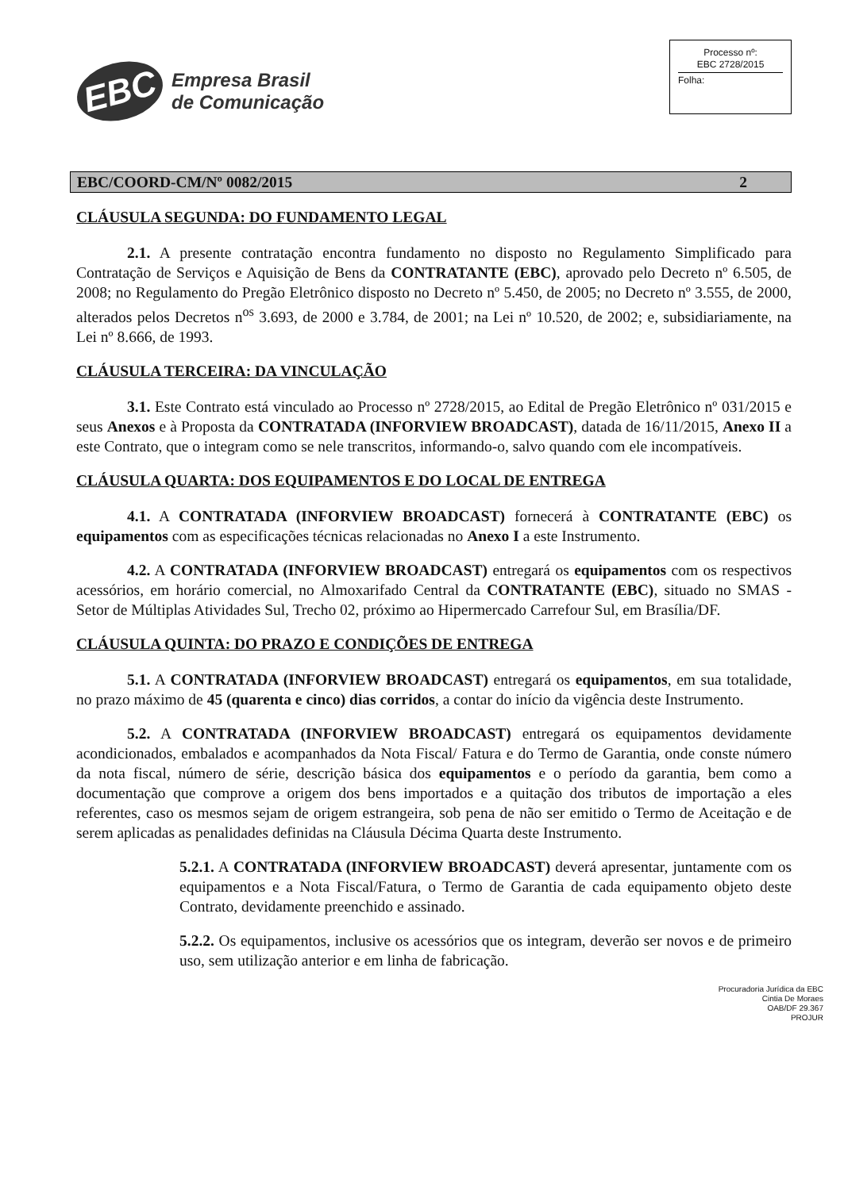EBC
Empresa Brasil
de Comunicação
Processo nº:
EBC 2728/2015
Folha:
EBC/COORD-CM/Nº 0082/2015 2
CLÁUSULA SEGUNDA: DO FUNDAMENTO LEGAL
2.1. A presente contratação encontra fundamento no disposto no Regulamento Simplificado para Contratação de Serviços e Aquisição de Bens da CONTRATANTE (EBC), aprovado pelo Decreto nº 6.505, de 2008; no Regulamento do Pregão Eletrônico disposto no Decreto nº 5.450, de 2005; no Decreto nº 3.555, de 2000, alterados pelos Decretos n<sup>os</sup> 3.693, de 2000 e 3.784, de 2001; na Lei nº 10.520, de 2002; e, subsidiariamente, na Lei nº 8.666, de 1993.
CLÁUSULA TERCEIRA: DA VINCULAÇÃO
3.1. Este Contrato está vinculado ao Processo nº 2728/2015, ao Edital de Pregão Eletrônico nº 031/2015 e seus Anexos e à Proposta da CONTRATADA (INFORVIEW BROADCAST), datada de 16/11/2015, Anexo II a este Contrato, que o integram como se nele transcritos, informando-o, salvo quando com ele incompatíveis.
CLÁUSULA QUARTA: DOS EQUIPAMENTOS E DO LOCAL DE ENTREGA
4.1. A CONTRATADA (INFORVIEW BROADCAST) fornecerá à CONTRATANTE (EBC) os equipamentos com as especificações técnicas relacionadas no Anexo I a este Instrumento.
4.2. A CONTRATADA (INFORVIEW BROADCAST) entregará os equipamentos com os respectivos acessórios, em horário comercial, no Almoxarifado Central da CONTRATANTE (EBC), situado no SMAS - Setor de Múltiplas Atividades Sul, Trecho 02, próximo ao Hipermercado Carrefour Sul, em Brasília/DF.
CLÁUSULA QUINTA: DO PRAZO E CONDIÇÕES DE ENTREGA
5.1. A CONTRATADA (INFORVIEW BROADCAST) entregará os equipamentos, em sua totalidade, no prazo máximo de 45 (quarenta e cinco) dias corridos, a contar do início da vigência deste Instrumento.
5.2. A CONTRATADA (INFORVIEW BROADCAST) entregará os equipamentos devidamente acondicionados, embalados e acompanhados da Nota Fiscal/ Fatura e do Termo de Garantia, onde conste número da nota fiscal, número de série, descrição básica dos equipamentos e o período da garantia, bem como a documentação que comprove a origem dos bens importados e a quitação dos tributos de importação a eles referentes, caso os mesmos sejam de origem estrangeira, sob pena de não ser emitido o Termo de Aceitação e de serem aplicadas as penalidades definidas na Cláusula Décima Quarta deste Instrumento.
5.2.1. A CONTRATADA (INFORVIEW BROADCAST) deverá apresentar, juntamente com os equipamentos e a Nota Fiscal/Fatura, o Termo de Garantia de cada equipamento objeto deste Contrato, devidamente preenchido e assinado.
5.2.2. Os equipamentos, inclusive os acessórios que os integram, deverão ser novos e de primeiro uso, sem utilização anterior e em linha de fabricação.
Procuradoria Jurídica da EBC
Cintia De Moraes
OAB/DF 29.367
PROJUR